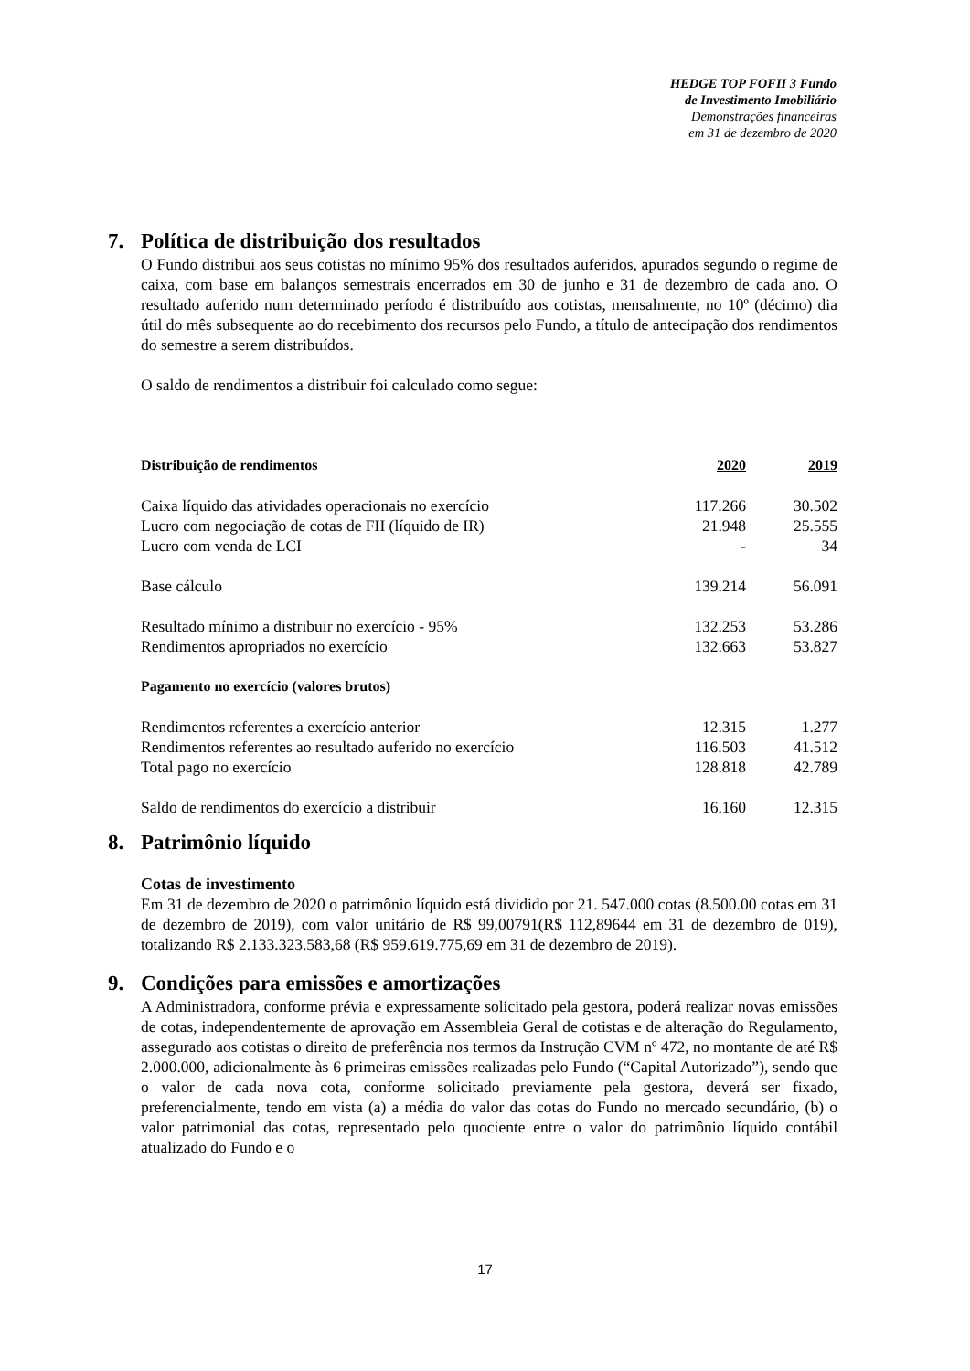HEDGE TOP FOFII 3 Fundo
de Investimento Imobiliário
Demonstrações financeiras
em 31 de dezembro de 2020
7. Política de distribuição dos resultados
O Fundo distribui aos seus cotistas no mínimo 95% dos resultados auferidos, apurados segundo o regime de caixa, com base em balanços semestrais encerrados em 30 de junho e 31 de dezembro de cada ano. O resultado auferido num determinado período é distribuído aos cotistas, mensalmente, no 10º (décimo) dia útil do mês subsequente ao do recebimento dos recursos pelo Fundo, a título de antecipação dos rendimentos do semestre a serem distribuídos.
O saldo de rendimentos a distribuir foi calculado como segue:
| Distribuição de rendimentos | 2020 | 2019 |
| --- | --- | --- |
| Caixa líquido das atividades operacionais no exercício | 117.266 | 30.502 |
| Lucro com negociação de cotas de FII (líquido de IR) | 21.948 | 25.555 |
| Lucro com venda de LCI | - | 34 |
| Base cálculo | 139.214 | 56.091 |
| Resultado mínimo a distribuir no exercício - 95% | 132.253 | 53.286 |
| Rendimentos apropriados no exercício | 132.663 | 53.827 |
| Pagamento no exercício (valores brutos) | | |
| Rendimentos referentes a exercício anterior | 12.315 | 1.277 |
| Rendimentos referentes ao resultado auferido no exercício | 116.503 | 41.512 |
| Total pago no exercício | 128.818 | 42.789 |
| Saldo de rendimentos do exercício a distribuir | 16.160 | 12.315 |
8. Patrimônio líquido
Cotas de investimento
Em 31 de dezembro de 2020 o patrimônio líquido está dividido por 21. 547.000 cotas (8.500.00 cotas em 31 de dezembro de 2019), com valor unitário de R$ 99,00791(R$ 112,89644 em 31 de dezembro de 019), totalizando R$ 2.133.323.583,68 (R$ 959.619.775,69 em 31 de dezembro de 2019).
9. Condições para emissões e amortizações
A Administradora, conforme prévia e expressamente solicitado pela gestora, poderá realizar novas emissões de cotas, independentemente de aprovação em Assembleia Geral de cotistas e de alteração do Regulamento, assegurado aos cotistas o direito de preferência nos termos da Instrução CVM nº 472, no montante de até R$ 2.000.000, adicionalmente às 6 primeiras emissões realizadas pelo Fundo (“Capital Autorizado”), sendo que o valor de cada nova cota, conforme solicitado previamente pela gestora, deverá ser fixado, preferencialmente, tendo em vista (a) a média do valor das cotas do Fundo no mercado secundário, (b) o valor patrimonial das cotas, representado pelo quociente entre o valor do patrimônio líquido contábil atualizado do Fundo e o
17